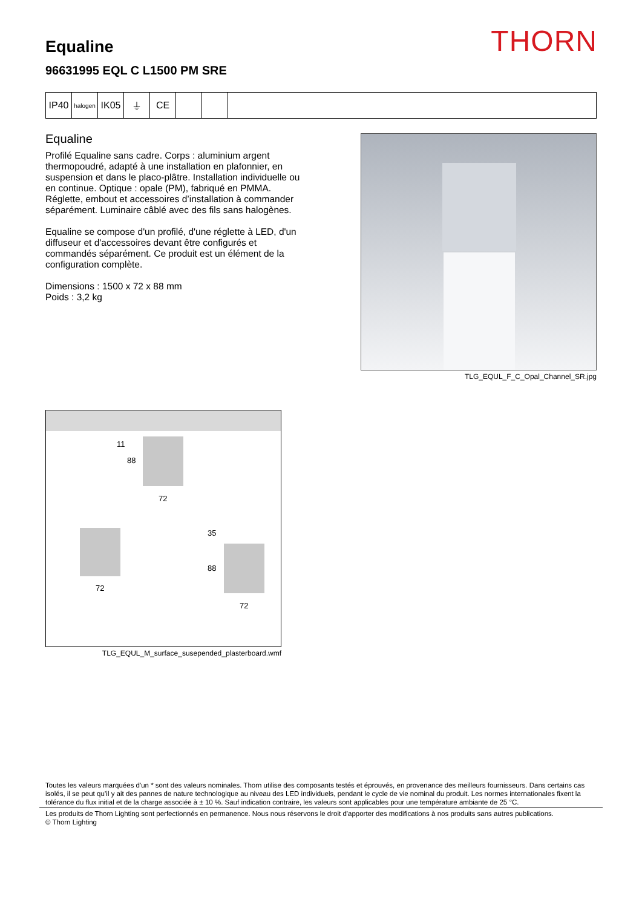THORN
Equaline
96631995 EQL C L1500 PM SRE
IP40
halogen
IK05 ⏚ CE
Equaline
Profilé Equaline sans cadre. Corps : aluminium argent thermopoudré, adapté à une installation en plafonnier, en suspension et dans le placo-plâtre. Installation individuelle ou en continue. Optique : opale (PM), fabriqué en PMMA. Réglette, embout et accessoires d’installation à commander séparément. Luminaire câblé avec des fils sans halogènes.
Equaline se compose d'un profilé, d'une réglette à LED, d'un diffuseur et d'accessoires devant être configurés et commandés séparément. Ce produit est un élément de la configuration complète.
Dimensions : 1500 x 72 x 88 mm
Poids : 3,2 kg
TLG_EQUL_F_C_Opal_Channel_SR.jpg
88
72
11
72
35
88
72
TLG_EQUL_M_surface_susepended_plasterboard.wmf
Toutes les valeurs marquées d'un * sont des valeurs nominales. Thorn utilise des composants testés et éprouvés, en provenance des meilleurs fournisseurs. Dans certains cas isolés, il se peut qu’il y ait des pannes de nature technologique au niveau des LED individuels, pendant le cycle de vie nominal du produit. Les normes internationales fixent la tolérance du flux initial et de la charge associée à ± 10 %. Sauf indication contraire, les valeurs sont applicables pour une température ambiante de 25 °C.
Les produits de Thorn Lighting sont perfectionnés en permanence. Nous nous réservons le droit d'apporter des modifications à nos produits sans autres publications.
© Thorn Lighting